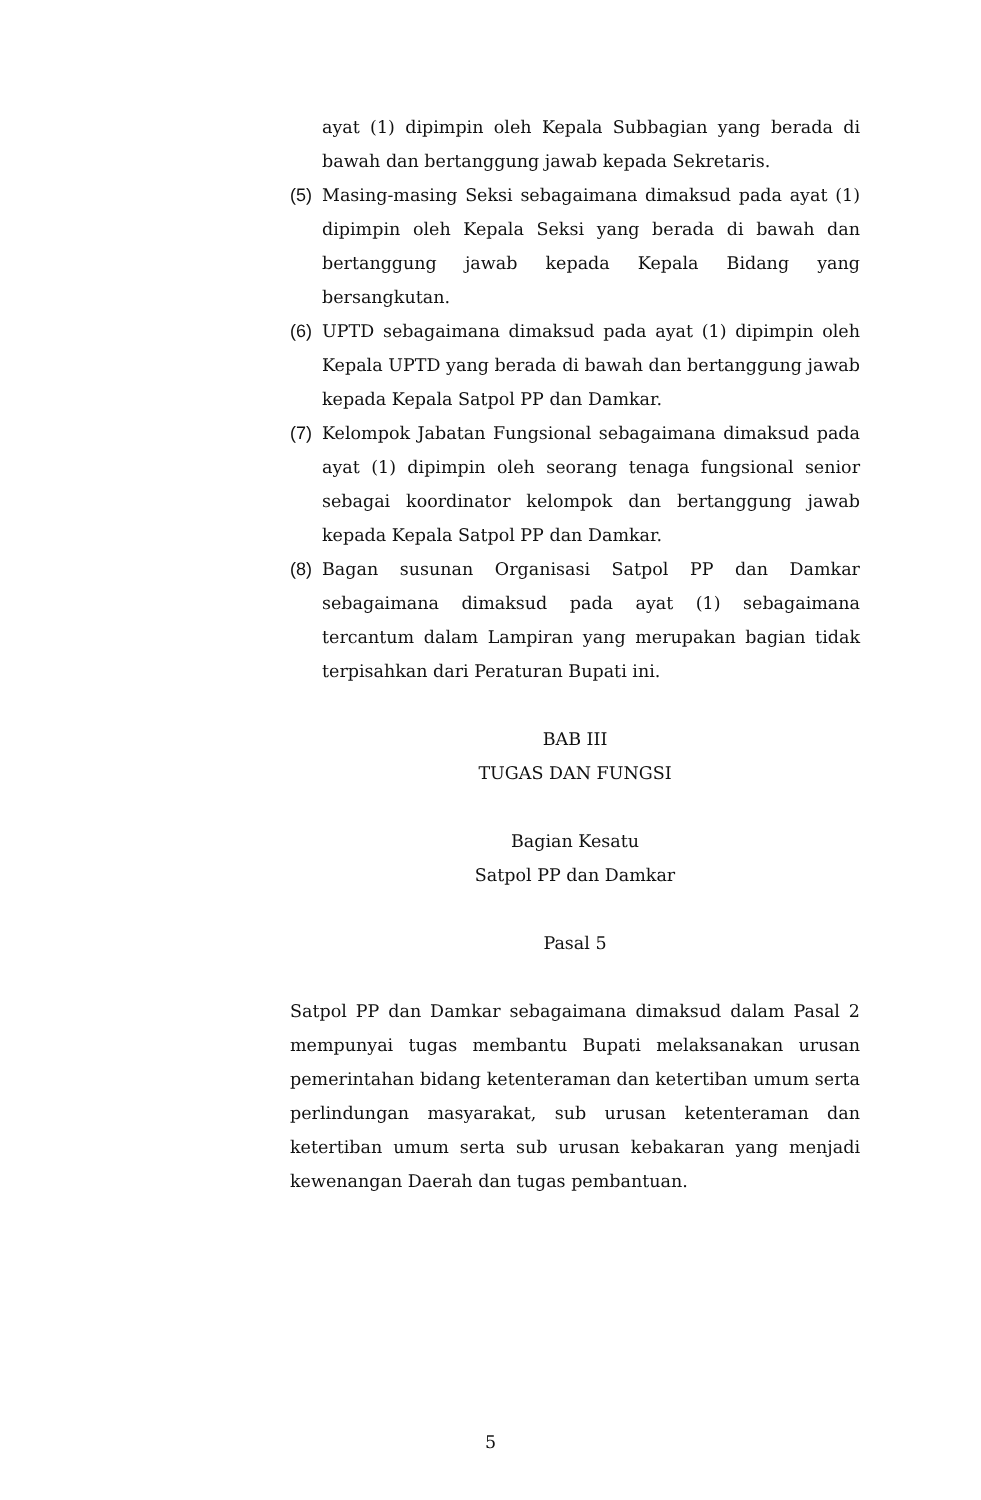ayat (1) dipimpin oleh Kepala Subbagian yang berada di bawah dan bertanggung jawab kepada Sekretaris.
(5) Masing-masing Seksi sebagaimana dimaksud pada ayat (1) dipimpin oleh Kepala Seksi yang berada di bawah dan bertanggung jawab kepada Kepala Bidang yang bersangkutan.
(6) UPTD sebagaimana dimaksud pada ayat (1) dipimpin oleh Kepala UPTD yang berada di bawah dan bertanggung jawab kepada Kepala Satpol PP dan Damkar.
(7) Kelompok Jabatan Fungsional sebagaimana dimaksud pada ayat (1) dipimpin oleh seorang tenaga fungsional senior sebagai koordinator kelompok dan bertanggung jawab kepada Kepala Satpol PP dan Damkar.
(8) Bagan susunan Organisasi Satpol PP dan Damkar sebagaimana dimaksud pada ayat (1) sebagaimana tercantum dalam Lampiran yang merupakan bagian tidak terpisahkan dari Peraturan Bupati ini.
BAB III
TUGAS DAN FUNGSI
Bagian Kesatu
Satpol PP dan Damkar
Pasal 5
Satpol PP dan Damkar sebagaimana dimaksud dalam Pasal 2 mempunyai tugas membantu Bupati melaksanakan urusan pemerintahan bidang ketenteraman dan ketertiban umum serta perlindungan masyarakat, sub urusan ketenteraman dan ketertiban umum serta sub urusan kebakaran yang menjadi kewenangan Daerah dan tugas pembantuan.
5